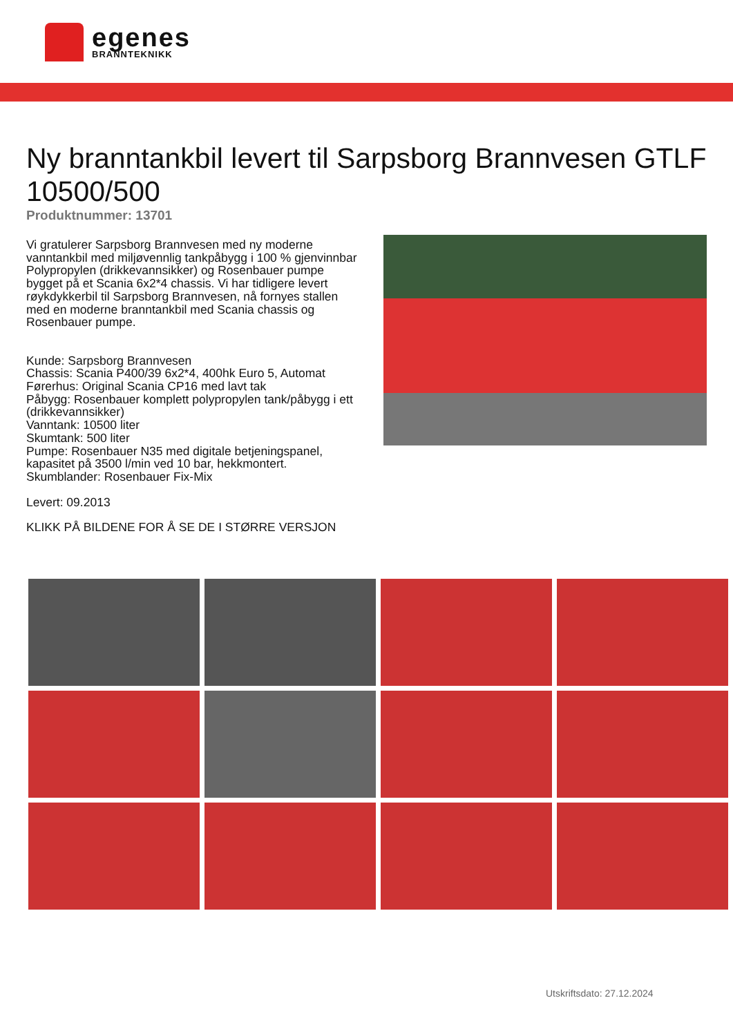egenes
BRANNTEKNIKK
Ny branntankbil levert til Sarpsborg Brannvesen GTLF 10500/500
Produktnummer: 13701
Vi gratulerer Sarpsborg Brannvesen med ny moderne vanntankbil med miljøvennlig tankpåbygg i 100 % gjenvinnbar Polypropylen (drikkevannsikker) og Rosenbauer pumpe bygget på et Scania 6x2*4 chassis. Vi har tidligere levert røykdykkerbil til Sarpsborg Brannvesen, nå fornyes stallen med en moderne branntankbil med Scania chassis og Rosenbauer pumpe.
Kunde: Sarpsborg Brannvesen
Chassis: Scania P400/39 6x2*4, 400hk Euro 5, Automat
Førerhus: Original Scania CP16 med lavt tak
Påbygg: Rosenbauer komplett polypropylen tank/påbygg i ett (drikkevannsikker)
Vanntank: 10500 liter
Skumtank: 500 liter
Pumpe: Rosenbauer N35 med digitale betjeningspanel, kapasitet på 3500 l/min ved 10 bar, hekkmontert.
Skumblander: Rosenbauer Fix-Mix
Levert: 09.2013
KLIKK PÅ BILDENE FOR Å SE DE I STØRRE VERSJON
Utskriftsdato: 27.12.2024